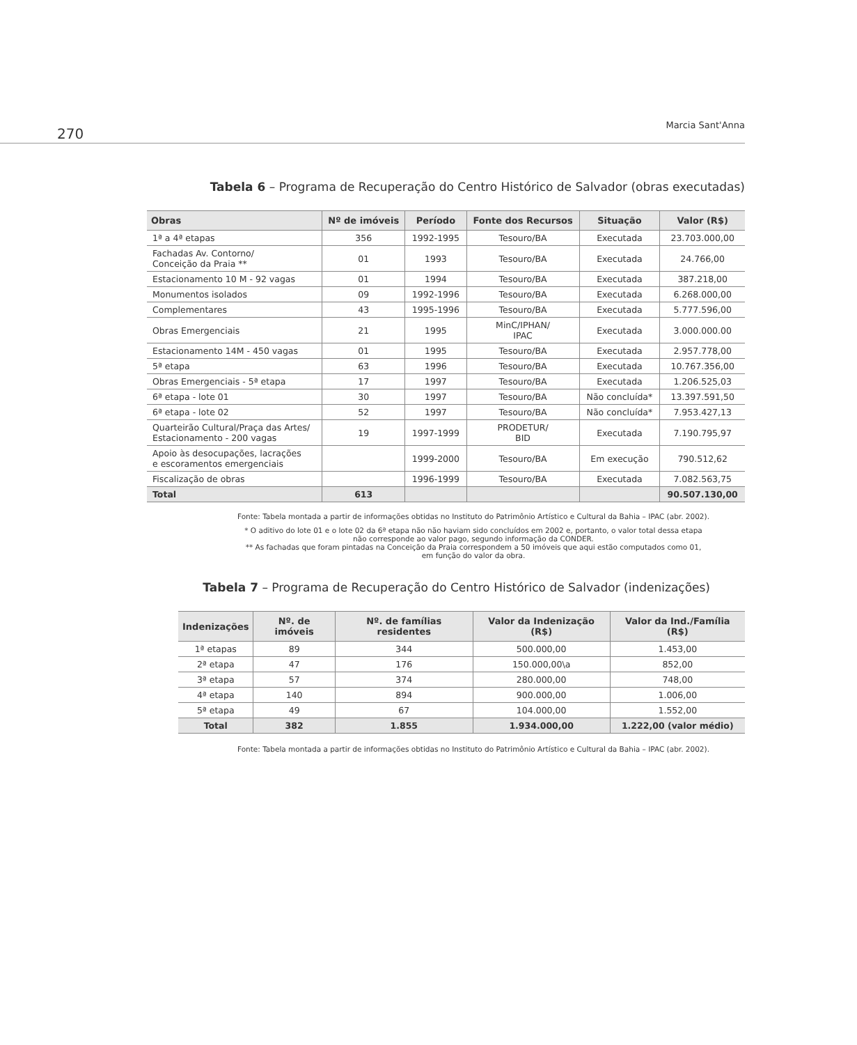270
Marcia Sant'Anna
Tabela 6 – Programa de Recuperação do Centro Histórico de Salvador (obras executadas)
| Obras | Nº de imóveis | Período | Fonte dos Recursos | Situação | Valor (R$) |
| --- | --- | --- | --- | --- | --- |
| 1ª a 4ª etapas | 356 | 1992-1995 | Tesouro/BA | Executada | 23.703.000,00 |
| Fachadas Av. Contorno/ Conceição da Praia ** | 01 | 1993 | Tesouro/BA | Executada | 24.766,00 |
| Estacionamento 10 M - 92 vagas | 01 | 1994 | Tesouro/BA | Executada | 387.218,00 |
| Monumentos isolados | 09 | 1992-1996 | Tesouro/BA | Executada | 6.268.000,00 |
| Complementares | 43 | 1995-1996 | Tesouro/BA | Executada | 5.777.596,00 |
| Obras Emergenciais | 21 | 1995 | MinC/IPHAN/ IPAC | Executada | 3.000.000.00 |
| Estacionamento 14M - 450 vagas | 01 | 1995 | Tesouro/BA | Executada | 2.957.778,00 |
| 5ª etapa | 63 | 1996 | Tesouro/BA | Executada | 10.767.356,00 |
| Obras Emergenciais - 5ª etapa | 17 | 1997 | Tesouro/BA | Executada | 1.206.525,03 |
| 6ª etapa - lote 01 | 30 | 1997 | Tesouro/BA | Não concluída* | 13.397.591,50 |
| 6ª etapa - lote 02 | 52 | 1997 | Tesouro/BA | Não concluída* | 7.953.427,13 |
| Quarteirão Cultural/Praça das Artes/ Estacionamento - 200 vagas | 19 | 1997-1999 | PRODETUR/ BID | Executada | 7.190.795,97 |
| Apoio às desocupações, lacrações e escoramentos emergenciais | | 1999-2000 | Tesouro/BA | Em execução | 790.512,62 |
| Fiscalização de obras | | 1996-1999 | Tesouro/BA | Executada | 7.082.563,75 |
| Total | 613 | | | | 90.507.130,00 |
Fonte: Tabela montada a partir de informações obtidas no Instituto do Patrimônio Artístico e Cultural da Bahia – IPAC (abr. 2002).
* O aditivo do lote 01 e o lote 02 da 6ª etapa não não haviam sido concluídos em 2002 e, portanto, o valor total dessa etapa
não corresponde ao valor pago, segundo informação da CONDER.
** As fachadas que foram pintadas na Conceição da Praia correspondem a 50 imóveis que aqui estão computados como 01,
em função do valor da obra.
Tabela 7 – Programa de Recuperação do Centro Histórico de Salvador (indenizações)
| Indenizações | Nº. de imóveis | Nº. de famílias residentes | Valor da Indenização (R$) | Valor da Ind./Família (R$) |
| --- | --- | --- | --- | --- |
| 1ª etapas | 89 | 344 | 500.000,00 | 1.453,00 |
| 2ª etapa | 47 | 176 | 150.000,00\a | 852,00 |
| 3ª etapa | 57 | 374 | 280.000,00 | 748,00 |
| 4ª etapa | 140 | 894 | 900.000,00 | 1.006,00 |
| 5ª etapa | 49 | 67 | 104.000,00 | 1.552,00 |
| Total | 382 | 1.855 | 1.934.000,00 | 1.222,00 (valor médio) |
Fonte: Tabela montada a partir de informações obtidas no Instituto do Patrimônio Artístico e Cultural da Bahia – IPAC (abr. 2002).